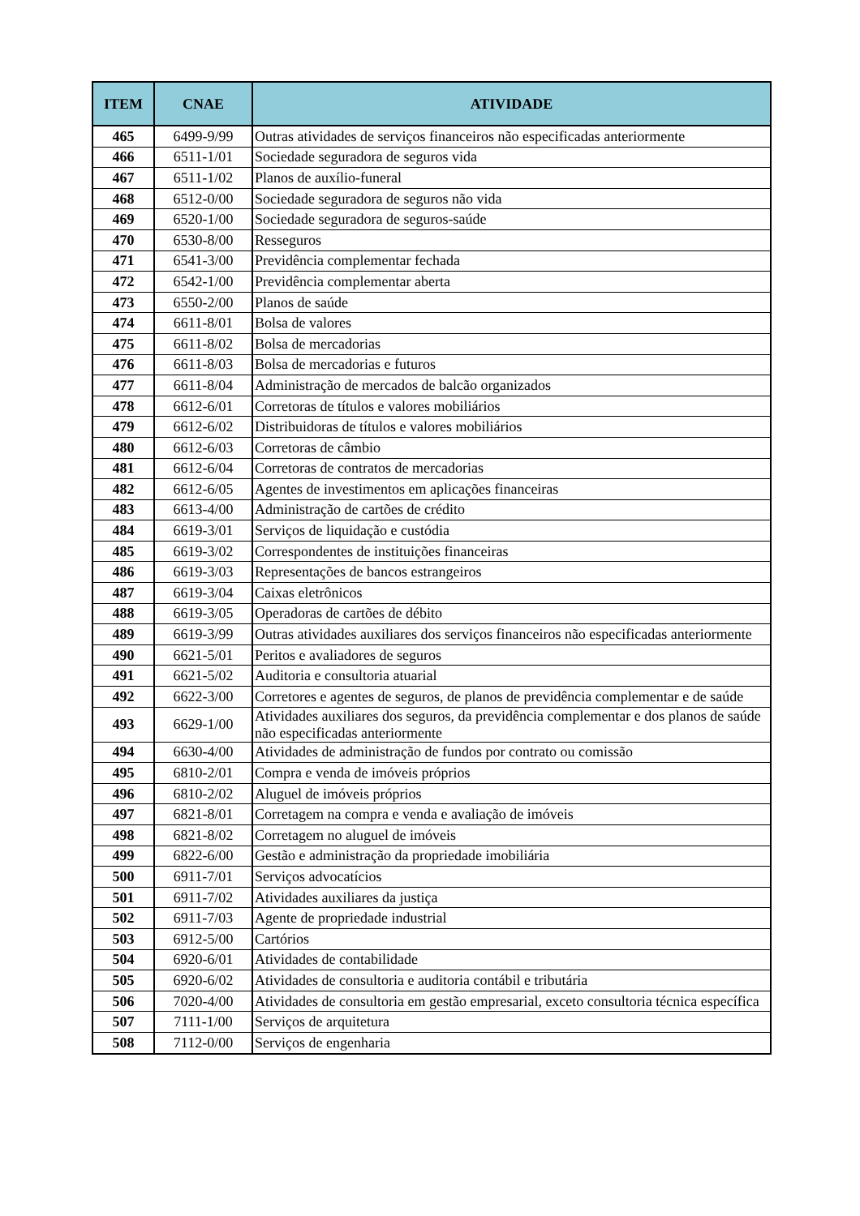| ITEM | CNAE | ATIVIDADE |
| --- | --- | --- |
| 465 | 6499-9/99 | Outras atividades de serviços financeiros não especificadas anteriormente |
| 466 | 6511-1/01 | Sociedade seguradora de seguros vida |
| 467 | 6511-1/02 | Planos de auxílio-funeral |
| 468 | 6512-0/00 | Sociedade seguradora de seguros não vida |
| 469 | 6520-1/00 | Sociedade seguradora de seguros-saúde |
| 470 | 6530-8/00 | Resseguros |
| 471 | 6541-3/00 | Previdência complementar fechada |
| 472 | 6542-1/00 | Previdência complementar aberta |
| 473 | 6550-2/00 | Planos de saúde |
| 474 | 6611-8/01 | Bolsa de valores |
| 475 | 6611-8/02 | Bolsa de mercadorias |
| 476 | 6611-8/03 | Bolsa de mercadorias e futuros |
| 477 | 6611-8/04 | Administração de mercados de balcão organizados |
| 478 | 6612-6/01 | Corretoras de títulos e valores mobiliários |
| 479 | 6612-6/02 | Distribuidoras de títulos e valores mobiliários |
| 480 | 6612-6/03 | Corretoras de câmbio |
| 481 | 6612-6/04 | Corretoras de contratos de mercadorias |
| 482 | 6612-6/05 | Agentes de investimentos em aplicações financeiras |
| 483 | 6613-4/00 | Administração de cartões de crédito |
| 484 | 6619-3/01 | Serviços de liquidação e custódia |
| 485 | 6619-3/02 | Correspondentes de instituições financeiras |
| 486 | 6619-3/03 | Representações de bancos estrangeiros |
| 487 | 6619-3/04 | Caixas eletrônicos |
| 488 | 6619-3/05 | Operadoras de cartões de débito |
| 489 | 6619-3/99 | Outras atividades auxiliares dos serviços financeiros não especificadas anteriormente |
| 490 | 6621-5/01 | Peritos e avaliadores de seguros |
| 491 | 6621-5/02 | Auditoria e consultoria atuarial |
| 492 | 6622-3/00 | Corretores e agentes de seguros, de planos de previdência complementar e de saúde |
| 493 | 6629-1/00 | Atividades auxiliares dos seguros, da previdência complementar e dos planos de saúde não especificadas anteriormente |
| 494 | 6630-4/00 | Atividades de administração de fundos por contrato ou comissão |
| 495 | 6810-2/01 | Compra e venda de imóveis próprios |
| 496 | 6810-2/02 | Aluguel de imóveis próprios |
| 497 | 6821-8/01 | Corretagem na compra e venda e avaliação de imóveis |
| 498 | 6821-8/02 | Corretagem no aluguel de imóveis |
| 499 | 6822-6/00 | Gestão e administração da propriedade imobiliária |
| 500 | 6911-7/01 | Serviços advocatícios |
| 501 | 6911-7/02 | Atividades auxiliares da justiça |
| 502 | 6911-7/03 | Agente de propriedade industrial |
| 503 | 6912-5/00 | Cartórios |
| 504 | 6920-6/01 | Atividades de contabilidade |
| 505 | 6920-6/02 | Atividades de consultoria e auditoria contábil e tributária |
| 506 | 7020-4/00 | Atividades de consultoria em gestão empresarial, exceto consultoria técnica específica |
| 507 | 7111-1/00 | Serviços de arquitetura |
| 508 | 7112-0/00 | Serviços de engenharia |